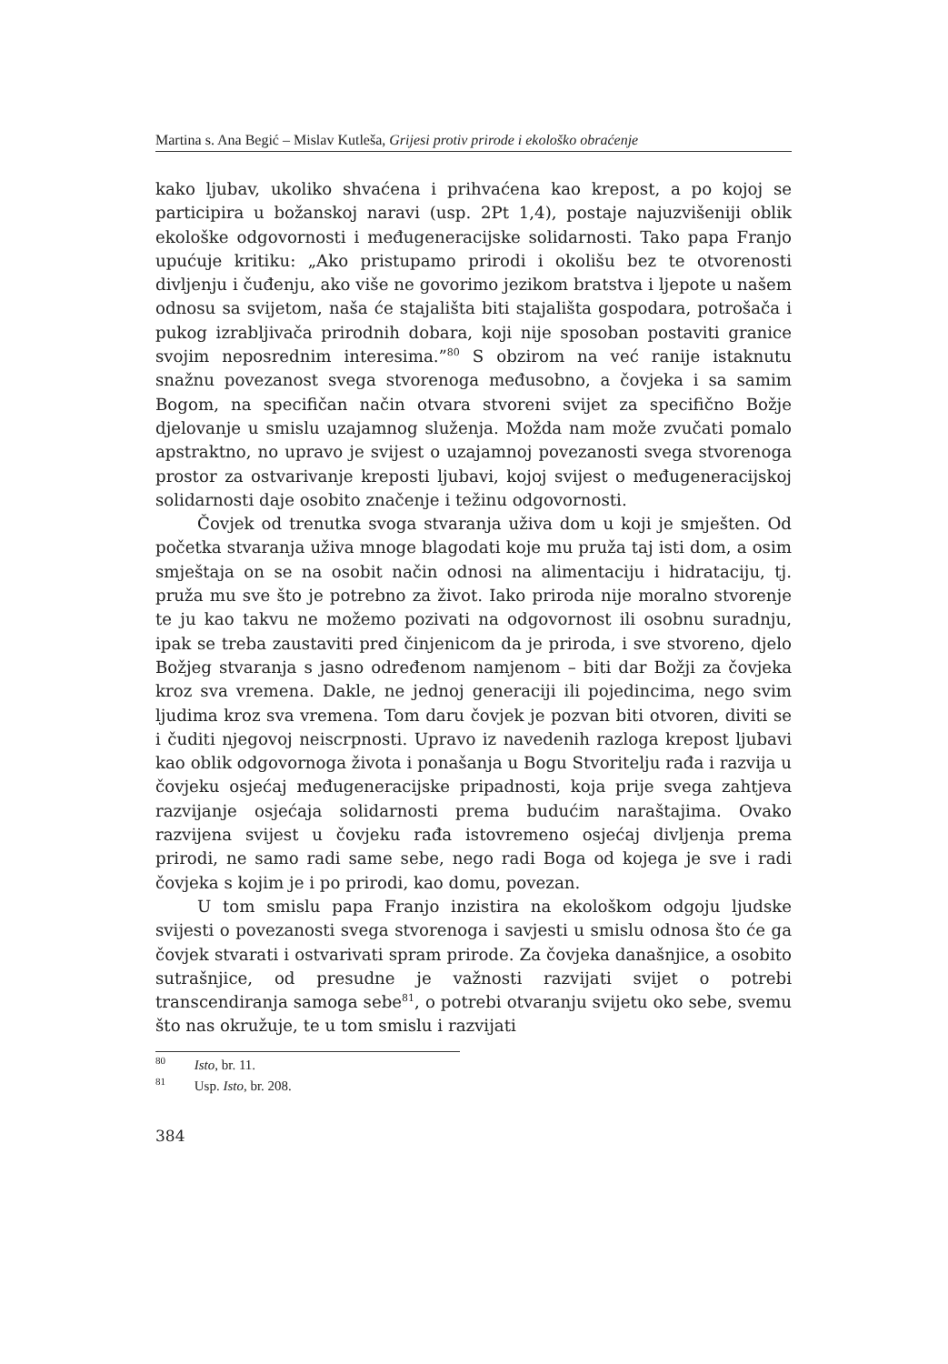Martina s. Ana Begić – Mislav Kutleša, Grijesi protiv prirode i ekološko obraćenje
kako ljubav, ukoliko shvaćena i prihvaćena kao krepost, a po kojoj se participira u božanskoj naravi (usp. 2Pt 1,4), postaje najuzvišeniji oblik ekološke odgovornosti i međugeneracijske solidarnosti. Tako papa Franjo upućuje kritiku: „Ako pristupamo prirodi i okolišu bez te otvorenosti divljenju i čuđenju, ako više ne govorimo jezikom bratstva i ljepote u našem odnosu sa svijetom, naša će stajališta biti stajališta gospodara, potrošača i pukog izrabljivača prirodnih dobara, koji nije sposoban postaviti granice svojim neposrednim interesima.”<sup>80</sup> S obzirom na već ranije istaknutu snažnu povezanost svega stvorenoga međusobno, a čovjeka i sa samim Bogom, na specifičan način otvara stvoreni svijet za specifično Božje djelovanje u smislu uzajamnog služenja. Možda nam može zvučati pomalo apstraktno, no upravo je svijest o uzajamnoj povezanosti svega stvorenoga prostor za ostvarivanje kreposti ljubavi, kojoj svijest o međugeneracijskoj solidarnosti daje osobito značenje i težinu odgovornosti.
Čovjek od trenutka svoga stvaranja uživa dom u koji je smješten. Od početka stvaranja uživa mnoge blagodati koje mu pruža taj isti dom, a osim smještaja on se na osobit način odnosi na alimentaciju i hidrataciju, tj. pruža mu sve što je potrebno za život. Iako priroda nije moralno stvorenje te ju kao takvu ne možemo pozivati na odgovornost ili osobnu suradnju, ipak se treba zaustaviti pred činjenicom da je priroda, i sve stvoreno, djelo Božjeg stvaranja s jasno određenom namjenom – biti dar Božji za čovjeka kroz sva vremena. Dakle, ne jednoj generaciji ili pojedincima, nego svim ljudima kroz sva vremena. Tom daru čovjek je pozvan biti otvoren, diviti se i čuditi njegovoj neiscrpnosti. Upravo iz navedenih razloga krepost ljubavi kao oblik odgovornoga života i ponašanja u Bogu Stvoritelju rađa i razvija u čovjeku osjećaj međugeneracijske pripadnosti, koja prije svega zahtjeva razvijanje osjećaja solidarnosti prema budućim naraštajima. Ovako razvijena svijest u čovjeku rađa istovremeno osjećaj divljenja prema prirodi, ne samo radi same sebe, nego radi Boga od kojega je sve i radi čovjeka s kojim je i po prirodi, kao domu, povezan.
U tom smislu papa Franjo inzistira na ekološkom odgoju ljudske svijesti o povezanosti svega stvorenoga i savjesti u smislu odnosa što će ga čovjek stvarati i ostvarivati spram prirode. Za čovjeka današnjice, a osobito sutrašnjice, od presudne je važnosti razvijati svijet o potrebi transcendiranja samoga sebe<sup>81</sup>, o potrebi otvaranju svijetu oko sebe, svemu što nas okružuje, te u tom smislu i razvijati
<sup>80</sup> Isto, br. 11.
<sup>81</sup> Usp. Isto, br. 208.
384